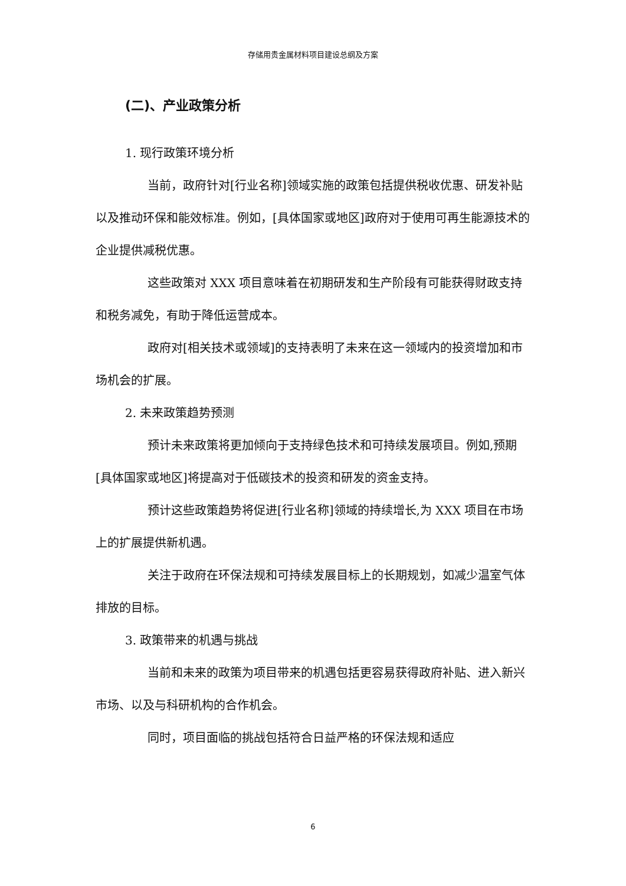存储用贵金属材料项目建设总纲及方案
(二)、产业政策分析
1. 现行政策环境分析
当前，政府针对[行业名称]领域实施的政策包括提供税收优惠、研发补贴以及推动环保和能效标准。例如，[具体国家或地区]政府对于使用可再生能源技术的企业提供减税优惠。
这些政策对 XXX 项目意味着在初期研发和生产阶段有可能获得财政支持和税务减免，有助于降低运营成本。
政府对[相关技术或领域]的支持表明了未来在这一领域内的投资增加和市场机会的扩展。
2. 未来政策趋势预测
预计未来政策将更加倾向于支持绿色技术和可持续发展项目。例如,预期[具体国家或地区]将提高对于低碳技术的投资和研发的资金支持。
预计这些政策趋势将促进[行业名称]领域的持续增长,为 XXX 项目在市场上的扩展提供新机遇。
关注于政府在环保法规和可持续发展目标上的长期规划，如减少温室气体排放的目标。
3. 政策带来的机遇与挑战
当前和未来的政策为项目带来的机遇包括更容易获得政府补贴、进入新兴市场、以及与科研机构的合作机会。
同时，项目面临的挑战包括符合日益严格的环保法规和适应
6